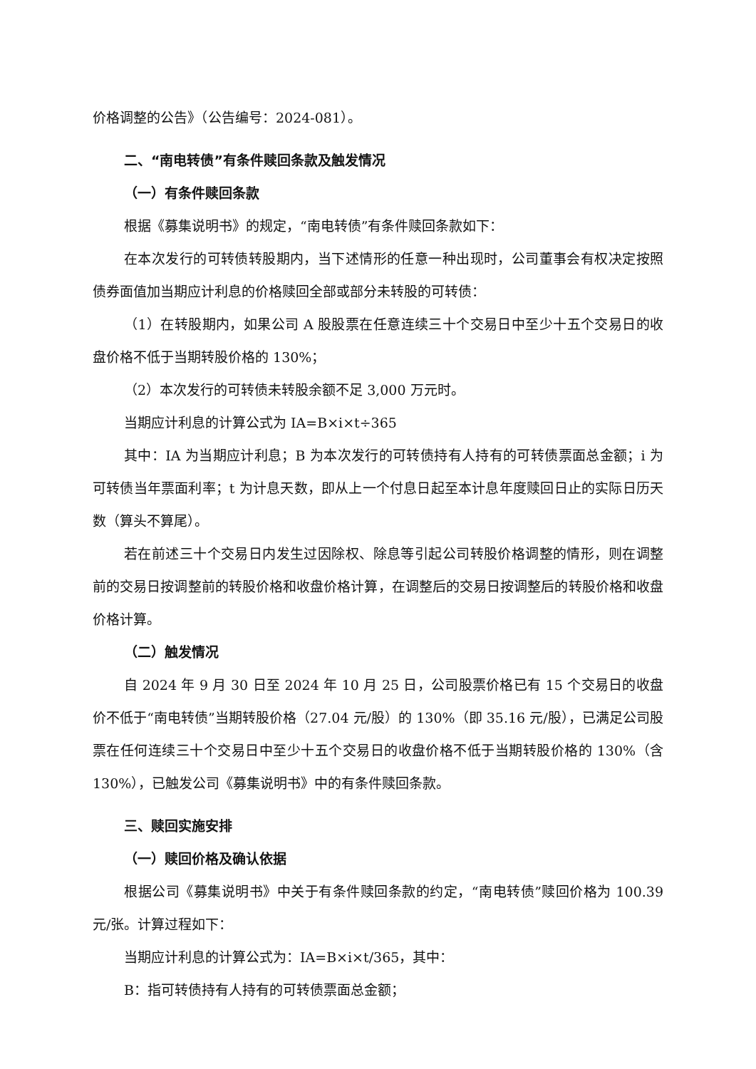价格调整的公告》（公告编号：2024-081）。
二、“南电转债”有条件赎回条款及触发情况
（一）有条件赎回条款
根据《募集说明书》的规定，“南电转债”有条件赎回条款如下：
在本次发行的可转债转股期内，当下述情形的任意一种出现时，公司董事会有权决定按照债券面值加当期应计利息的价格赎回全部或部分未转股的可转债：
（1）在转股期内，如果公司 A 股股票在任意连续三十个交易日中至少十五个交易日的收盘价格不低于当期转股价格的 130%；
（2）本次发行的可转债未转股余额不足 3,000 万元时。
当期应计利息的计算公式为 IA=B×i×t÷365
其中：IA 为当期应计利息；B 为本次发行的可转债持有人持有的可转债票面总金额；i 为可转债当年票面利率；t 为计息天数，即从上一个付息日起至本计息年度赎回日止的实际日历天数（算头不算尾）。
若在前述三十个交易日内发生过因除权、除息等引起公司转股价格调整的情形，则在调整前的交易日按调整前的转股价格和收盘价格计算，在调整后的交易日按调整后的转股价格和收盘价格计算。
（二）触发情况
自 2024 年 9 月 30 日至 2024 年 10 月 25 日，公司股票价格已有 15 个交易日的收盘价不低于“南电转债”当期转股价格（27.04 元/股）的 130%（即 35.16 元/股），已满足公司股票在任何连续三十个交易日中至少十五个交易日的收盘价格不低于当期转股价格的 130%（含 130%），已触发公司《募集说明书》中的有条件赎回条款。
三、赎回实施安排
（一）赎回价格及确认依据
根据公司《募集说明书》中关于有条件赎回条款的约定，“南电转债”赎回价格为 100.39 元/张。计算过程如下：
当期应计利息的计算公式为：IA=B×i×t/365，其中：
B：指可转债持有人持有的可转债票面总金额；